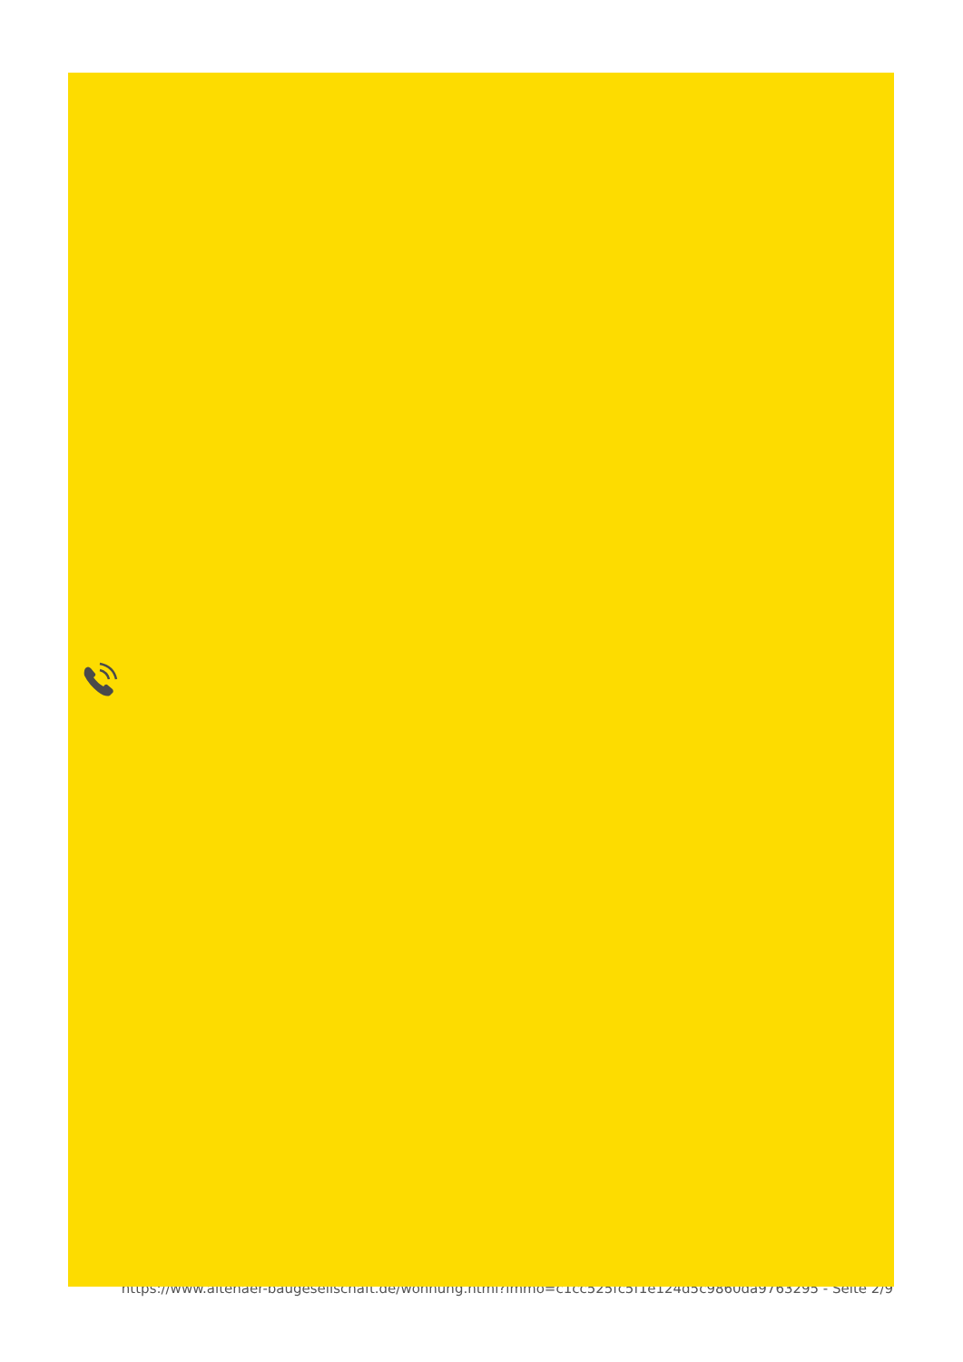https://www.altenaer-baugesellschaft.de/wohnung.html?immo=c1cc525fc5f1e124d5c9860da9763295 - Seite 2/9